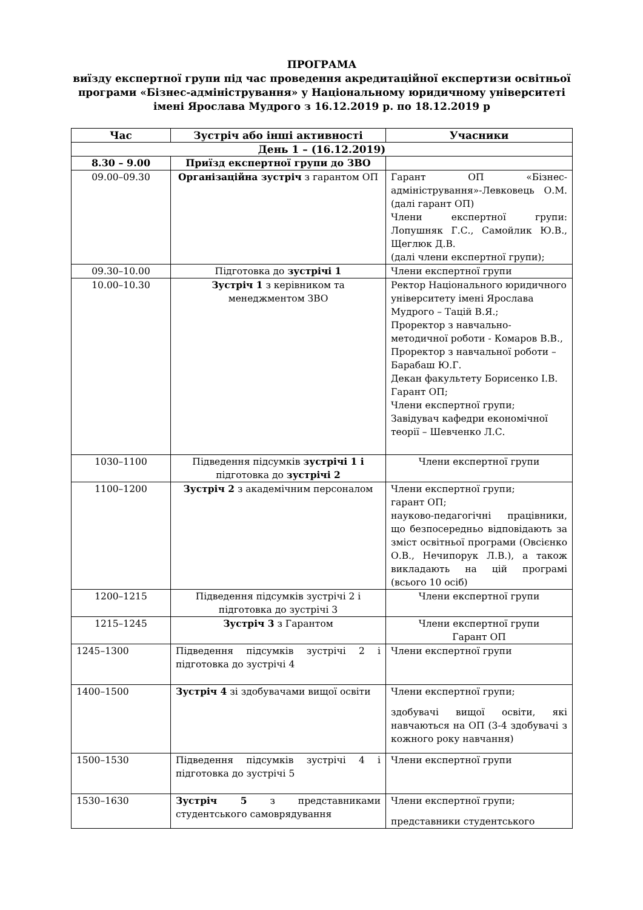ПРОГРАМА
виїзду експертної групи під час проведення акредитаційної експертизи освітньої програми «Бізнес-адміністрування» у Національному юридичному університеті імені Ярослава Мудрого з 16.12.2019 р. по 18.12.2019 р
| Час | Зустріч або інші активності | Учасники |
| --- | --- | --- |
| День 1 – (16.12.2019) | | |
| 8.30 – 9.00 | Приїзд експертної групи до ЗВО | |
| 09.00–09.30 | Організаційна зустріч з гарантом ОП | Гарант ОП «Бізнес-адміністрування»-Левковець О.М. (далі гарант ОП) Члени експертної групи: Лопушняк Г.С., Самойлик Ю.В., Щеглюк Д.В. (далі члени експертної групи); |
| 09.30–10.00 | Підготовка до зустрічі 1 | Члени експертної групи |
| 10.00–10.30 | Зустріч 1 з керівником та менеджментом ЗВО | Ректор Національного юридичного університету імені Ярослава Мудрого – Тацій В.Я.; Проректор з навчально-методичної роботи - Комаров В.В., Проректор з навчальної роботи – Барабаш Ю.Г. Декан факультету Борисенко І.В. Гарант ОП; Члени експертної групи; Завідувач кафедри економічної теорії – Шевченко Л.С. |
| 1030–1100 | Підведення підсумків зустрічі 1 і підготовка до зустрічі 2 | Члени експертної групи |
| 1100–1200 | Зустріч 2 з академічним персоналом | Члени експертної групи; гарант ОП; науково-педагогічні працівники, що безпосередньо відповідають за зміст освітньої програми (Овсієнко О.В., Нечипорук Л.В.), а також викладають на цій програмі (всього 10 осіб) |
| 1200–1215 | Підведення підсумків зустрічі 2 і підготовка до зустрічі 3 | Члени експертної групи |
| 1215–1245 | Зустріч 3 з Гарантом | Члени експертної групи Гарант ОП |
| 1245–1300 | Підведення підсумків зустрічі 2 і підготовка до зустрічі 4 | Члени експертної групи |
| 1400–1500 | Зустріч 4 зі здобувачами вищої освіти | Члени експертної групи; здобувачі вищої освіти, які навчаються на ОП (3-4 здобувачі з кожного року навчання) |
| 1500–1530 | Підведення підсумків зустрічі 4 і підготовка до зустрічі 5 | Члени експертної групи |
| 1530–1630 | Зустріч 5 з представниками студентського самоврядування | Члени експертної групи; представники студентського |